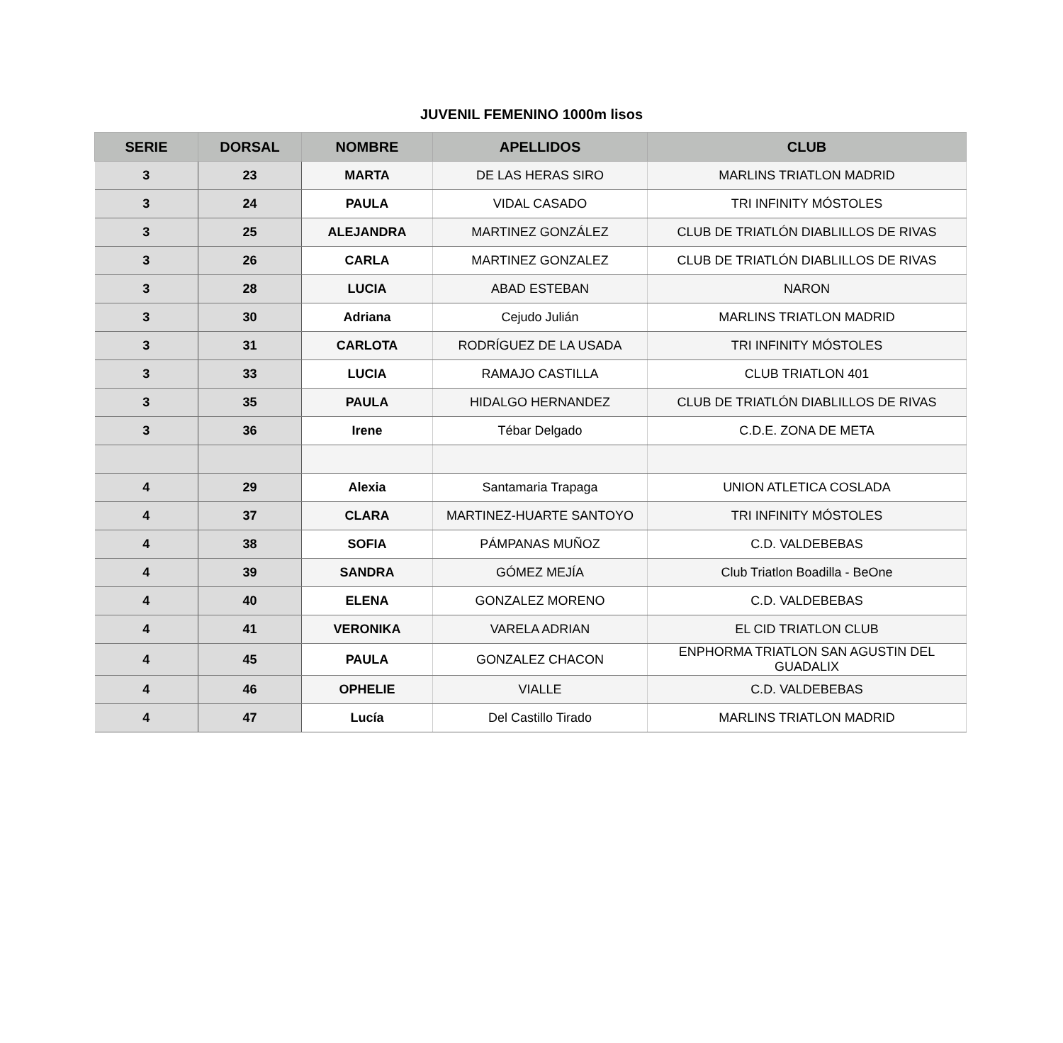JUVENIL FEMENINO 1000m lisos
| SERIE | DORSAL | NOMBRE | APELLIDOS | CLUB |
| --- | --- | --- | --- | --- |
| 3 | 23 | MARTA | DE LAS HERAS SIRO | MARLINS TRIATLON MADRID |
| 3 | 24 | PAULA | VIDAL CASADO | TRI INFINITY MÓSTOLES |
| 3 | 25 | ALEJANDRA | MARTINEZ GONZÁLEZ | CLUB DE TRIATLÓN DIABLILLOS DE RIVAS |
| 3 | 26 | CARLA | MARTINEZ GONZALEZ | CLUB DE TRIATLÓN DIABLILLOS DE RIVAS |
| 3 | 28 | LUCIA | ABAD ESTEBAN | NARON |
| 3 | 30 | Adriana | Cejudo Julián | MARLINS TRIATLON MADRID |
| 3 | 31 | CARLOTA | RODRÍGUEZ DE LA USADA | TRI INFINITY MÓSTOLES |
| 3 | 33 | LUCIA | RAMAJO CASTILLA | CLUB TRIATLON 401 |
| 3 | 35 | PAULA | HIDALGO HERNANDEZ | CLUB DE TRIATLÓN DIABLILLOS DE RIVAS |
| 3 | 36 | Irene | Tébar Delgado | C.D.E. ZONA DE META |
| 4 | 29 | Alexia | Santamaria Trapaga | UNION ATLETICA COSLADA |
| 4 | 37 | CLARA | MARTINEZ-HUARTE SANTOYO | TRI INFINITY MÓSTOLES |
| 4 | 38 | SOFIA | PÁMPANAS MUÑOZ | C.D. VALDEBEBAS |
| 4 | 39 | SANDRA | GÓMEZ MEJÍA | Club Triatlon Boadilla - BeOne |
| 4 | 40 | ELENA | GONZALEZ MORENO | C.D. VALDEBEBAS |
| 4 | 41 | VERONIKA | VARELA ADRIAN | EL CID TRIATLON CLUB |
| 4 | 45 | PAULA | GONZALEZ CHACON | ENPHORMA TRIATLON SAN AGUSTIN DEL GUADALIX |
| 4 | 46 | OPHELIE | VIALLE | C.D. VALDEBEBAS |
| 4 | 47 | Lucía | Del Castillo Tirado | MARLINS TRIATLON MADRID |